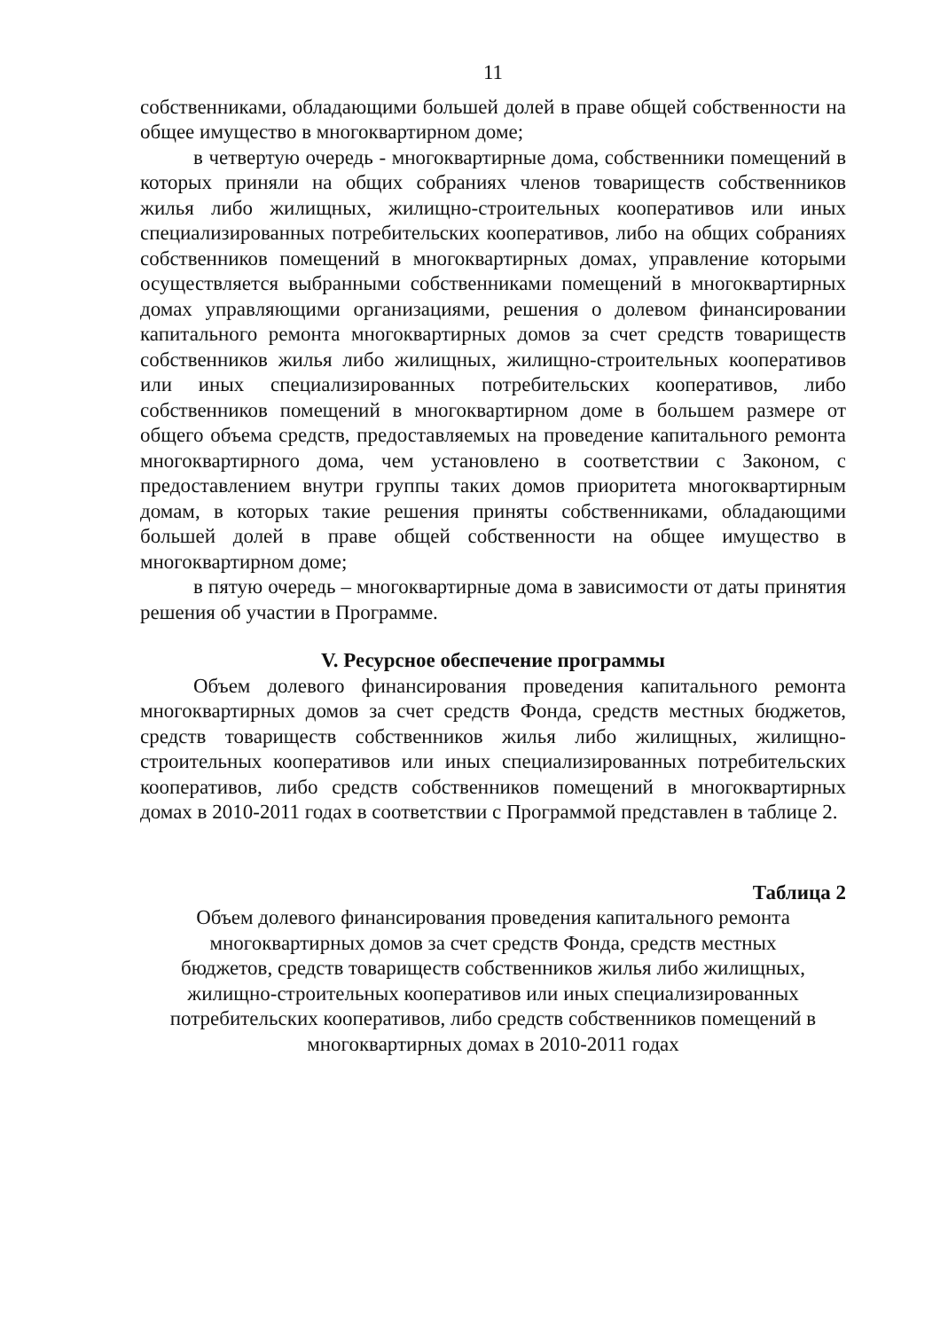11
собственниками, обладающими большей долей в праве общей собственности на общее имущество в многоквартирном доме;
в четвертую очередь - многоквартирные дома, собственники помещений в которых приняли на общих собраниях членов товариществ собственников жилья либо жилищных, жилищно-строительных кооперативов или иных специализированных потребительских кооперативов, либо на общих собраниях собственников помещений в многоквартирных домах, управление которыми осуществляется выбранными собственниками помещений в многоквартирных домах управляющими организациями, решения о долевом финансировании капитального ремонта многоквартирных домов за счет средств товариществ собственников жилья либо жилищных, жилищно-строительных кооперативов или иных специализированных потребительских кооперативов, либо собственников помещений в многоквартирном доме в большем размере от общего объема средств, предоставляемых на проведение капитального ремонта многоквартирного дома, чем установлено в соответствии с Законом, с предоставлением внутри группы таких домов приоритета многоквартирным домам, в которых такие решения приняты собственниками, обладающими большей долей в праве общей собственности на общее имущество в многоквартирном доме;
в пятую очередь – многоквартирные дома в зависимости от даты принятия решения об участии в Программе.
V. Ресурсное обеспечение программы
Объем долевого финансирования проведения капитального ремонта многоквартирных домов за счет средств Фонда, средств местных бюджетов, средств товариществ собственников жилья либо жилищных, жилищно-строительных кооперативов или иных специализированных потребительских кооперативов, либо средств собственников помещений в многоквартирных домах в 2010-2011 годах в соответствии с Программой представлен в таблице 2.
Таблица 2
Объем долевого финансирования проведения капитального ремонта
многоквартирных домов за счет средств Фонда, средств местных
бюджетов, средств товариществ собственников жилья либо жилищных,
жилищно-строительных кооперативов или иных специализированных
потребительских кооперативов, либо средств собственников помещений в
многоквартирных домах в 2010-2011 годах